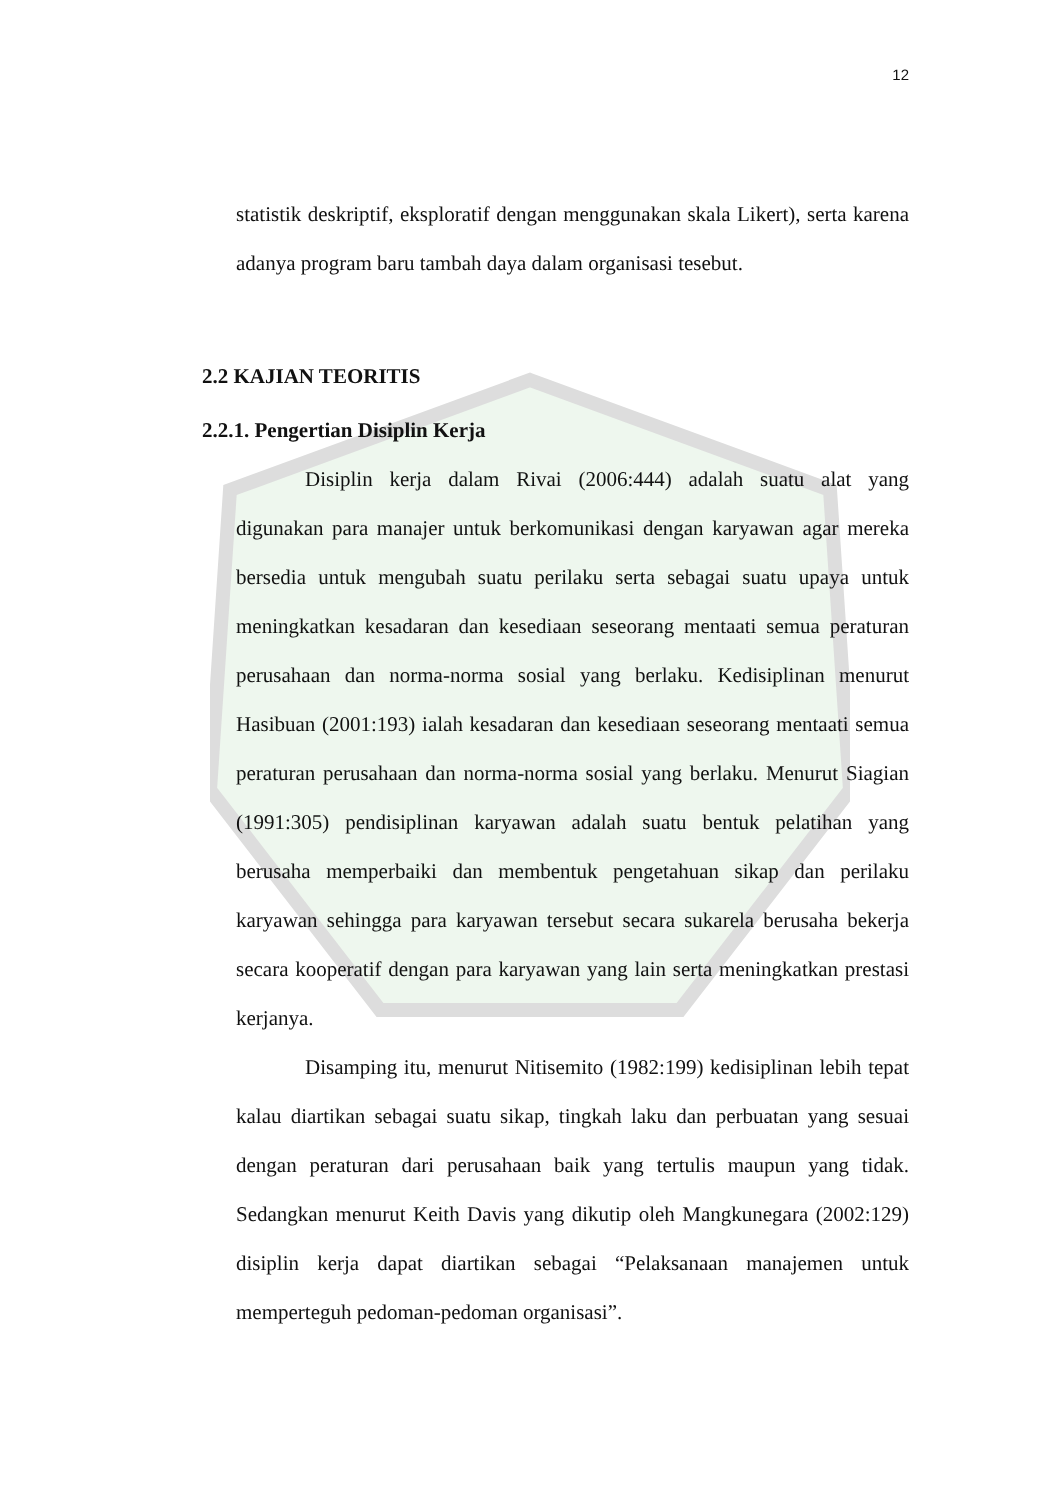12
statistik deskriptif, eksploratif dengan menggunakan skala Likert), serta karena adanya program baru tambah daya dalam organisasi tesebut.
2.2 KAJIAN TEORITIS
2.2.1. Pengertian Disiplin Kerja
Disiplin kerja dalam Rivai (2006:444) adalah suatu alat yang digunakan para manajer untuk berkomunikasi dengan karyawan agar mereka bersedia untuk mengubah suatu perilaku serta sebagai suatu upaya untuk meningkatkan kesadaran dan kesediaan seseorang mentaati semua peraturan perusahaan dan norma-norma sosial yang berlaku. Kedisiplinan menurut Hasibuan (2001:193) ialah kesadaran dan kesediaan seseorang mentaati semua peraturan perusahaan dan norma-norma sosial yang berlaku. Menurut Siagian (1991:305) pendisiplinan karyawan adalah suatu bentuk pelatihan yang berusaha memperbaiki dan membentuk pengetahuan sikap dan perilaku karyawan sehingga para karyawan tersebut secara sukarela berusaha bekerja secara kooperatif dengan para karyawan yang lain serta meningkatkan prestasi kerjanya.
Disamping itu, menurut Nitisemito (1982:199) kedisiplinan lebih tepat kalau diartikan sebagai suatu sikap, tingkah laku dan perbuatan yang sesuai dengan peraturan dari perusahaan baik yang tertulis maupun yang tidak. Sedangkan menurut Keith Davis yang dikutip oleh Mangkunegara (2002:129) disiplin kerja dapat diartikan sebagai “Pelaksanaan manajemen untuk memperteguh pedoman-pedoman organisasi”.